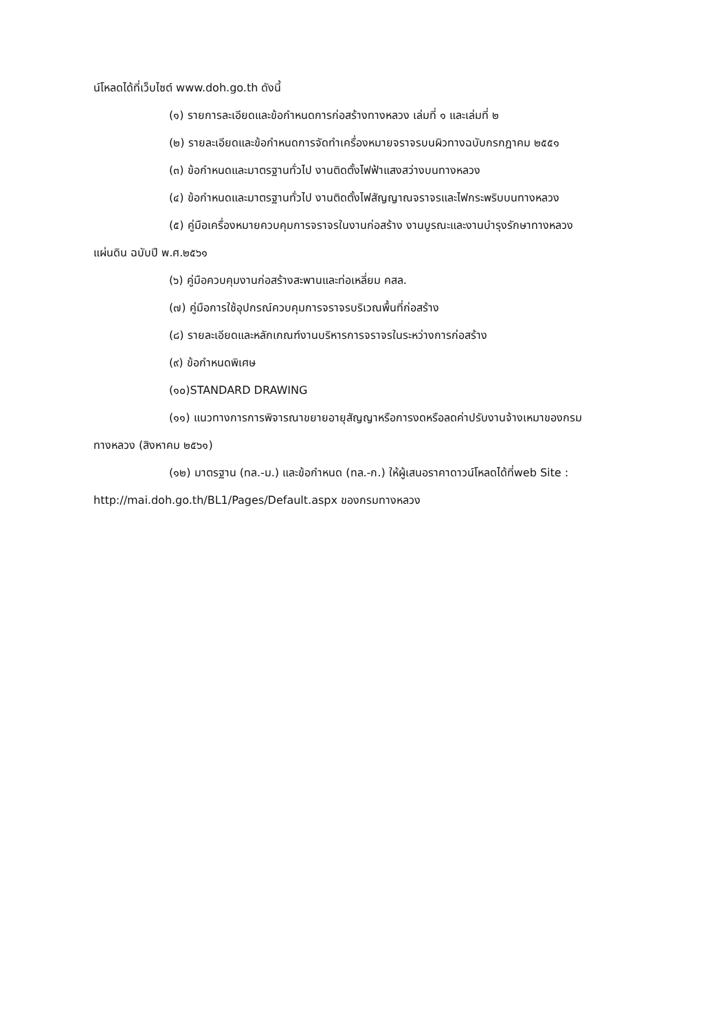น์โหลดได้ที่เว็บไซต์ www.doh.go.th ดังนี้
(๑) รายการละเอียดและข้อกำหนดการก่อสร้างทางหลวง เล่มที่ ๑ และเล่มที่ ๒
(๒) รายละเอียดและข้อกำหนดการจัดทำเครื่องหมายจราจรบนผิวทางฉบับกรกฎาคม ๒๕๕๑
(๓) ข้อกำหนดและมาตรฐานทั่วไป งานติดตั้งไฟฟ้าแสงสว่างบนทางหลวง
(๔) ข้อกำหนดและมาตรฐานทั่วไป งานติดตั้งไฟสัญญาณจราจรและไฟกระพริบบนทางหลวง
(๕) คู่มือเครื่องหมายควบคุมการจราจรในงานก่อสร้าง งานบูรณะและงานบำรุงรักษาทางหลวง
แผ่นดิน ฉบับปี พ.ศ.๒๕๖๑
(๖) คู่มือควบคุมงานก่อสร้างสะพานและท่อเหลี่ยม คสล.
(๗) คู่มือการใช้อุปกรณ์ควบคุมการจราจรบริเวณพื้นที่ก่อสร้าง
(๘) รายละเอียดและหลักเกณฑ์งานบริหารการจราจรในระหว่างการก่อสร้าง
(๙) ข้อกำหนดพิเศษ
(๑๐)STANDARD DRAWING
(๑๑) แนวทางการการพิจารณาขยายอายุสัญญาหรือการงดหรือลดค่าปรับงานจ้างเหมาของกรม
ทางหลวง (สิงหาคม ๒๕๖๑)
(๑๒) มาตรฐาน (ทล.-ม.) และข้อกำหนด (ทล.-ก.) ให้ผู้เสนอราคาดาวน์โหลดได้ที่web Site :
http://mai.doh.go.th/BL1/Pages/Default.aspx ของกรมทางหลวง